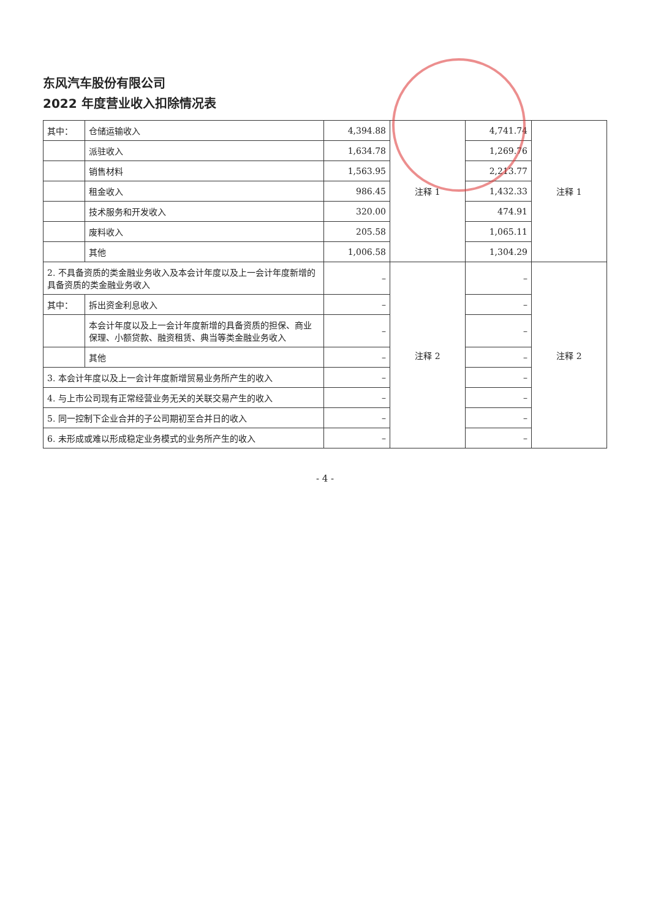东风汽车股份有限公司
2022 年度营业收入扣除情况表
| 其中： | 仓储运输收入 | 4,394.88 | 注释 1 | 4,741.74 | 注释 1 |
| | 派驻收入 | 1,634.78 | | 1,269.76 | |
| | 销售材料 | 1,563.95 | | 2,213.77 | |
| | 租金收入 | 986.45 | | 1,432.33 | |
| | 技术服务和开发收入 | 320.00 | | 474.91 | |
| | 废料收入 | 205.58 | | 1,065.11 | |
| | 其他 | 1,006.58 | | 1,304.29 | |
| 2. 不具备资质的类金融业务收入及本会计年度以及上一会计年度新增的具备资质的类金融业务收入 | | – | 注释 2 | – | 注释 2 |
| 其中： | 拆出资金利息收入 | – | | – | |
| | 本会计年度以及上一会计年度新增的具备资质的担保、商业保理、小额贷款、融资租赁、典当等类金融业务收入 | – | | – | |
| | 其他 | – | | – | |
| 3. 本会计年度以及上一会计年度新增贸易业务所产生的收入 | | – | | – | |
| 4. 与上市公司现有正常经营业务无关的关联交易产生的收入 | | – | | – | |
| 5. 同一控制下企业合并的子公司期初至合并日的收入 | | – | | – | |
| 6. 未形成或难以形成稳定业务模式的业务所产生的收入 | | – | | – | |
- 4 -